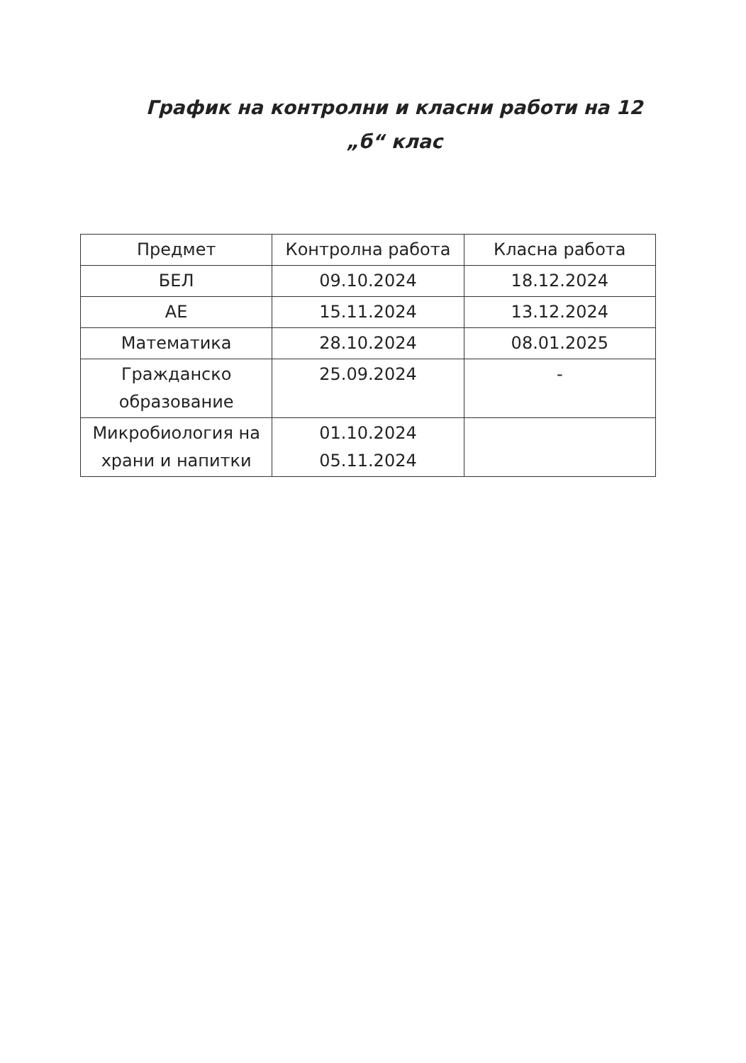График на контролни и класни работи на 12
„б“ клас
| Предмет | Контролна работа | Класна работа |
| --- | --- | --- |
| БЕЛ | 09.10.2024 | 18.12.2024 |
| АЕ | 15.11.2024 | 13.12.2024 |
| Математика | 28.10.2024 | 08.01.2025 |
| Гражданско образование | 25.09.2024 | - |
| Микробиология на храни и напитки | 01.10.2024 05.11.2024 | |